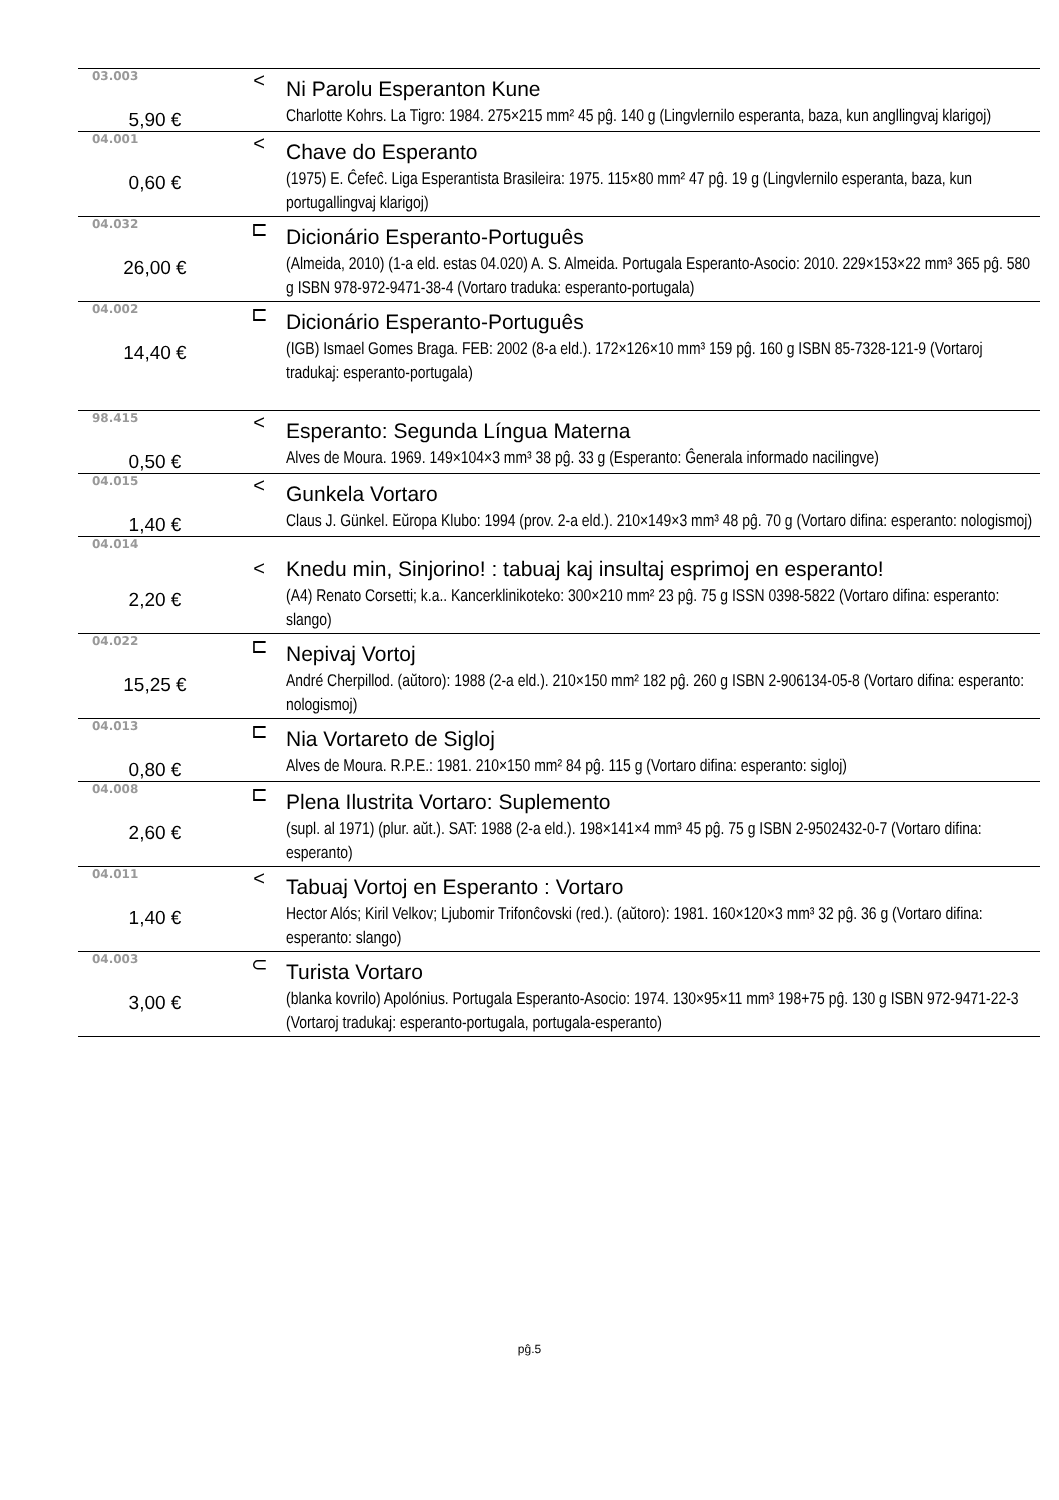| 03.003 | < | Ni Parolu Esperanton Kune |
| 5,90 € | | Charlotte Kohrs. La Tigro: 1984. 275×215 mm² 45 pĝ. 140 g (Lingvlernilo esperanta, baza, kun angllingvaj klarigoj) |
| 04.001 | < | Chave do Esperanto |
| 0,60 € | | (1975) E. Ĉefeĉ. Liga Esperantista Brasileira: 1975. 115×80 mm² 47 pĝ. 19 g (Lingvlernilo esperanta, baza, kun portugallingvaj klarigoj) |
| 04.032 | ⊏ | Dicionário Esperanto-Português |
| 26,00 € | | (Almeida, 2010) (1-a eld. estas 04.020) A. S. Almeida. Portugala Esperanto-Asocio: 2010. 229×153×22 mm³ 365 pĝ. 580 g ISBN 978-972-9471-38-4 (Vortaro traduka: esperanto-portugala) |
| 04.002 | ⊏ | Dicionário Esperanto-Português |
| 14,40 € | | (IGB) Ismael Gomes Braga. FEB: 2002 (8-a eld.). 172×126×10 mm³ 159 pĝ. 160 g ISBN 85-7328-121-9 (Vortaroj tradukaj: esperanto-portugala) |
| 98.415 | < | Esperanto: Segunda Língua Materna |
| 0,50 € | | Alves de Moura. 1969. 149×104×3 mm³ 38 pĝ. 33 g (Esperanto: Ĝenerala informado nacilingve) |
| 04.015 | < | Gunkela Vortaro |
| 1,40 € | | Claus J. Günkel. Eŭropa Klubo: 1994 (prov. 2-a eld.). 210×149×3 mm³ 48 pĝ. 70 g (Vortaro difina: esperanto: nologismoj) |
| 04.014 | < | Knedu min, Sinjorino! : tabuaj kaj insultaj esprimoj en esperanto! |
| 2,20 € | | (A4) Renato Corsetti; k.a.. Kancerklinikoteko: 300×210 mm² 23 pĝ. 75 g ISSN 0398-5822 (Vortaro difina: esperanto: slango) |
| 04.022 | ⊏ | Nepivaj Vortoj |
| 15,25 € | | André Cherpillod. (aŭtoro): 1988 (2-a eld.). 210×150 mm² 182 pĝ. 260 g ISBN 2-906134-05-8 (Vortaro difina: esperanto: nologismoj) |
| 04.013 | ⊏ | Nia Vortareto de Sigloj |
| 0,80 € | | Alves de Moura. R.P.E.: 1981. 210×150 mm² 84 pĝ. 115 g (Vortaro difina: esperanto: sigloj) |
| 04.008 | ⊏ | Plena Ilustrita Vortaro: Suplemento |
| 2,60 € | | (supl. al 1971) (plur. aŭt.). SAT: 1988 (2-a eld.). 198×141×4 mm³ 45 pĝ. 75 g ISBN 2-9502432-0-7 (Vortaro difina: esperanto) |
| 04.011 | < | Tabuaj Vortoj en Esperanto : Vortaro |
| 1,40 € | | Hector Alós; Kiril Velkov; Ljubomir Trifonĉovski (red.). (aŭtoro): 1981. 160×120×3 mm³ 32 pĝ. 36 g (Vortaro difina: esperanto: slango) |
| 04.003 | ⊂ | Turista Vortaro |
| 3,00 € | | (blanka kovrilo) Apolónius. Portugala Esperanto-Asocio: 1974. 130×95×11 mm³ 198+75 pĝ. 130 g ISBN 972-9471-22-3 (Vortaroj tradukaj: esperanto-portugala, portugala-esperanto) |
pĝ.5